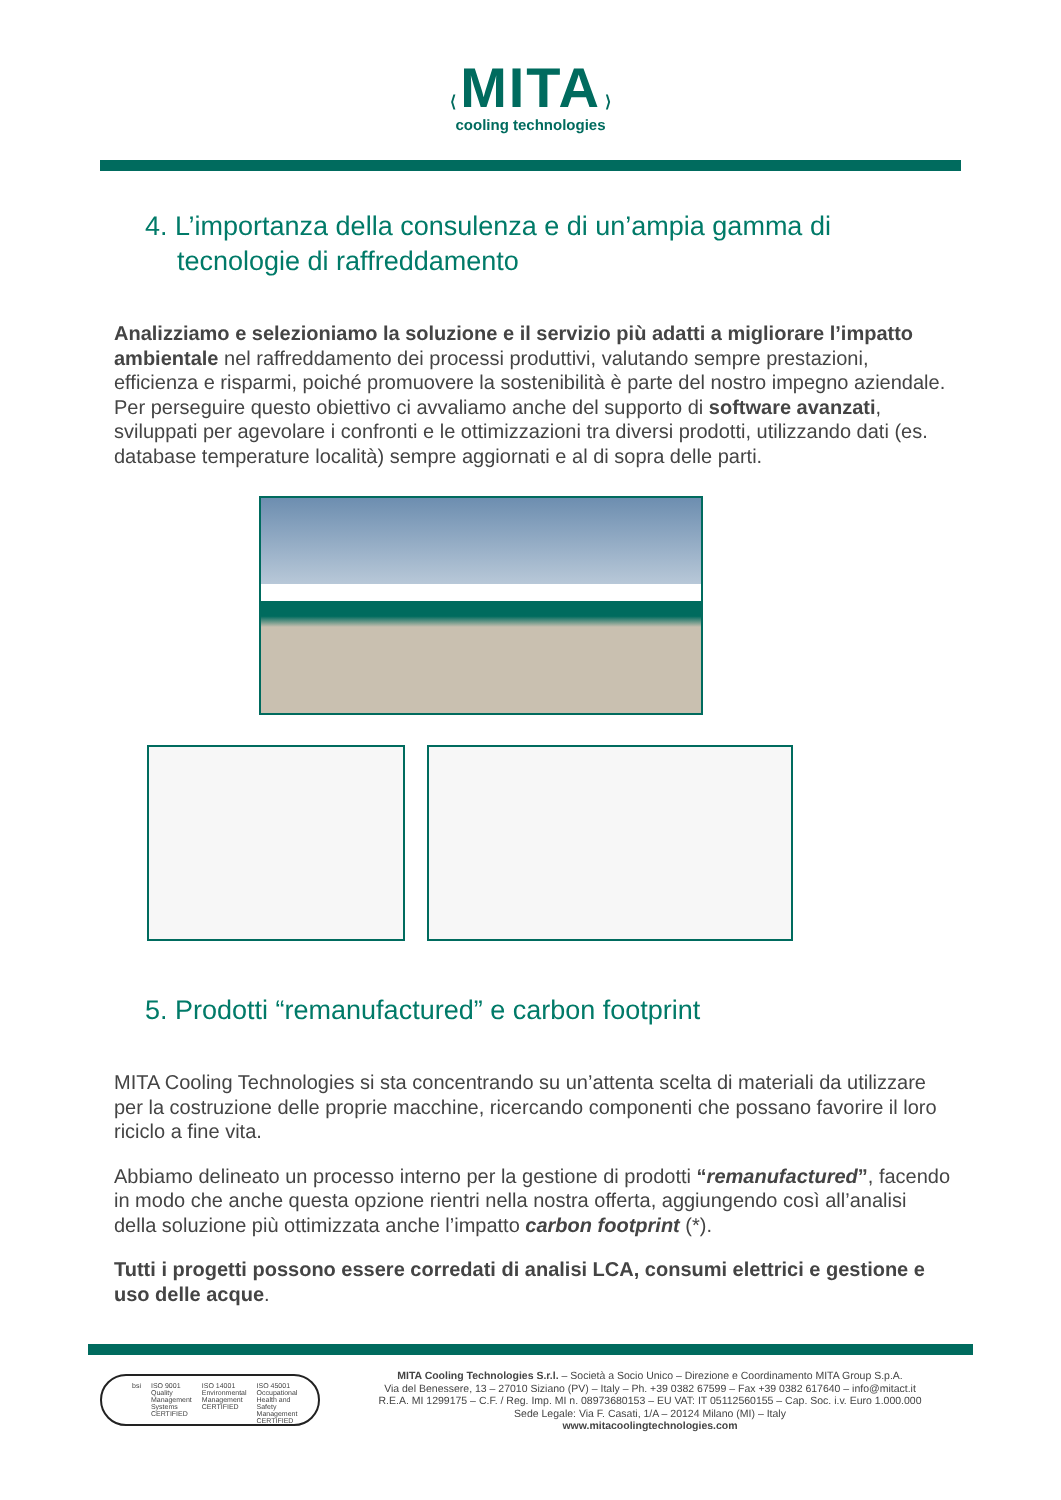⟨ MITA ⟩
cooling technologies
4. L’importanza della consulenza e di un’ampia gamma di tecnologie di raffreddamento
Analizziamo e selezioniamo la soluzione e il servizio più adatti a migliorare l’impatto ambientale nel raffreddamento dei processi produttivi, valutando sempre prestazioni, efficienza e risparmi, poiché promuovere la sostenibilità è parte del nostro impegno aziendale.
Per perseguire questo obiettivo ci avvaliamo anche del supporto di software avanzati, sviluppati per agevolare i confronti e le ottimizzazioni tra diversi prodotti, utilizzando dati (es. database temperature località) sempre aggiornati e al di sopra delle parti.
5. Prodotti “remanufactured” e carbon footprint
MITA Cooling Technologies si sta concentrando su un’attenta scelta di materiali da utilizzare per la costruzione delle proprie macchine, ricercando componenti che possano favorire il loro riciclo a fine vita.
Abbiamo delineato un processo interno per la gestione di prodotti “remanufactured”, facendo in modo che anche questa opzione rientri nella nostra offerta, aggiungendo così all’analisi della soluzione più ottimizzata anche l’impatto carbon footprint (*).
Tutti i progetti possono essere corredati di analisi LCA, consumi elettrici e gestione e uso delle acque.
bsi ISO 9001 Quality Management Systems CERTIFIED ISO 14001 Environmental Management CERTIFIED ISO 45001 Occupational Health and Safety Management CERTIFIED
MITA Cooling Technologies S.r.l. – Società a Socio Unico – Direzione e Coordinamento MITA Group S.p.A.
Via del Benessere, 13 – 27010 Siziano (PV) – Italy – Ph. +39 0382 67599 – Fax +39 0382 617640 – info@mitact.it
R.E.A. MI 1299175 – C.F. / Reg. Imp. MI n. 08973680153 – EU VAT: IT 05112560155 – Cap. Soc. i.v. Euro 1.000.000
Sede Legale: Via F. Casati, 1/A – 20124 Milano (MI) – Italy
www.mitacoolingtechnologies.com